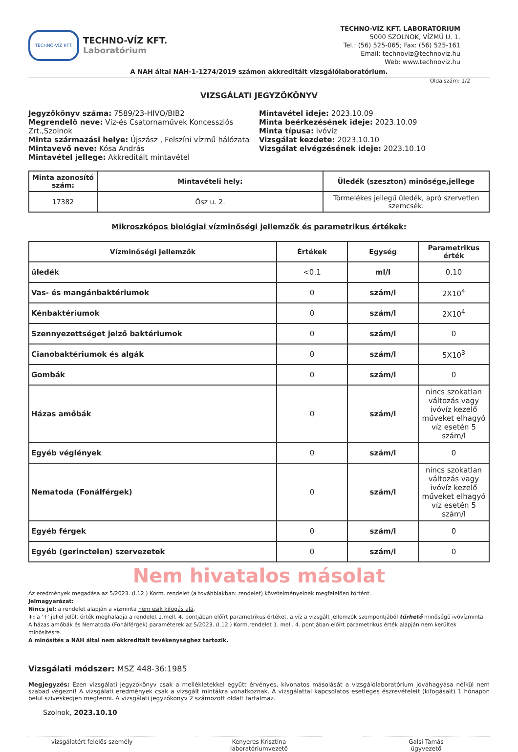TECHNO-VÍZ KFT.
TECHNO-VÍZ KFT.
Laboratórium
TECHNO-VÍZ KFT. LABORATÓRIUM
5000 SZOLNOK, VÍZMŰ U. 1.
Tel.: (56) 525-065; Fax: (56) 525-161
Email: technoviz@technoviz.hu
Web: www.technoviz.hu
A NAH által NAH-1-1274/2019 számon akkreditált vizsgálólaboratórium.
Oldalszám: 1/2
VIZSGÁLATI JEGYZŐKÖNYV
Jegyzőkönyv száma: 7589/23-HIVO/BIB2
Megrendelő neve: Víz-és Csatornaművek Koncessziós Zrt.,Szolnok
Minta származási helye: Újszász , Felszíni vízmű hálózata
Mintavevő neve: Kósa András
Mintavétel jellege: Akkreditált mintavétel
Mintavétel ideje: 2023.10.09
Minta beérkezésének ideje: 2023.10.09
Minta típusa: ivóvíz
Vizsgálat kezdete: 2023.10.10
Vizsgálat elvégzésének ideje: 2023.10.10
| Minta azonosító szám: | Mintavételi hely: | Üledék (szeszton) minősége,jellege |
| --- | --- | --- |
| 17382 | Ősz u. 2. | Törmelékes jellegű üledék, apró szervetlen szemcsék. |
Mikroszkópos biológiai vízminőségi jellemzők és parametrikus értékek:
| Vízminőségi jellemzők | Értékek | Egység | Parametrikus érték |
| --- | --- | --- | --- |
| üledék | <0.1 | ml/l | 0,10 |
| Vas- és mangánbaktériumok | 0 | szám/l | 2X10<sup>4</sup> |
| Kénbaktériumok | 0 | szám/l | 2X10<sup>4</sup> |
| Szennyezettséget jelző baktériumok | 0 | szám/l | 0 |
| Cianobaktériumok és algák | 0 | szám/l | 5X10<sup>3</sup> |
| Gombák | 0 | szám/l | 0 |
| Házas amőbák | 0 | szám/l | nincs szokatlan változás vagy ivóvíz kezelő műveket elhagyó víz esetén 5 szám/l |
| Egyéb véglények | 0 | szám/l | 0 |
| Nematoda (Fonálférgek) | 0 | szám/l | nincs szokatlan változás vagy ivóvíz kezelő műveket elhagyó víz esetén 5 szám/l |
| Egyéb férgek | 0 | szám/l | 0 |
| Egyéb (gerinctelen) szervezetek | 0 | szám/l | 0 |
Nem hivatalos másolat
Az eredmények megadása az 5/2023. (I.12.) Korm. rendelet (a továbbiakban: rendelet) követelményeinek megfelelően történt.
Jelmagyarázat:
Nincs jel: a rendelet alapján a vízminta nem esik kifogás alá.
+: a '+' jellel jelölt érték meghaladja a rendelet 1.mell. 4. pontjában előírt parametrikus értéket, a víz a vizsgált jellemzők szempontjából tűrhető minőségű ivóvízminta.
A házas amőbák és Nematoda (Fonálférgek) paraméterek az 5/2023. (I.12.) Korm.rendelet 1. mell. 4. pontjában előírt parametrikus érték alapján nem kerültek minősítésre.
A minősítés a NAH által nem akkreditált tevékenységhez tartozik.
Vizsgálati módszer: MSZ 448-36:1985
Megjegyzés: Ezen vizsgálati jegyzőkönyv csak a mellékletekkel együtt érvényes, kivonatos másolását a vizsgálólaboratórium jóváhagyása nélkül nem szabad végezni! A vizsgálati eredmények csak a vizsgált mintákra vonatkoznak. A vizsgálattal kapcsolatos esetleges észrevételeit (kifogásait) 1 hónapon belül szíveskedjen megtenni. A vizsgálati jegyzőkönyv 2 számozott oldalt tartalmaz.
Szolnok, 2023.10.10
vizsgálatért felelős személy Kenyeres Krisztina
laboratóriumvezető
Galsi Tamás
ügyvezető